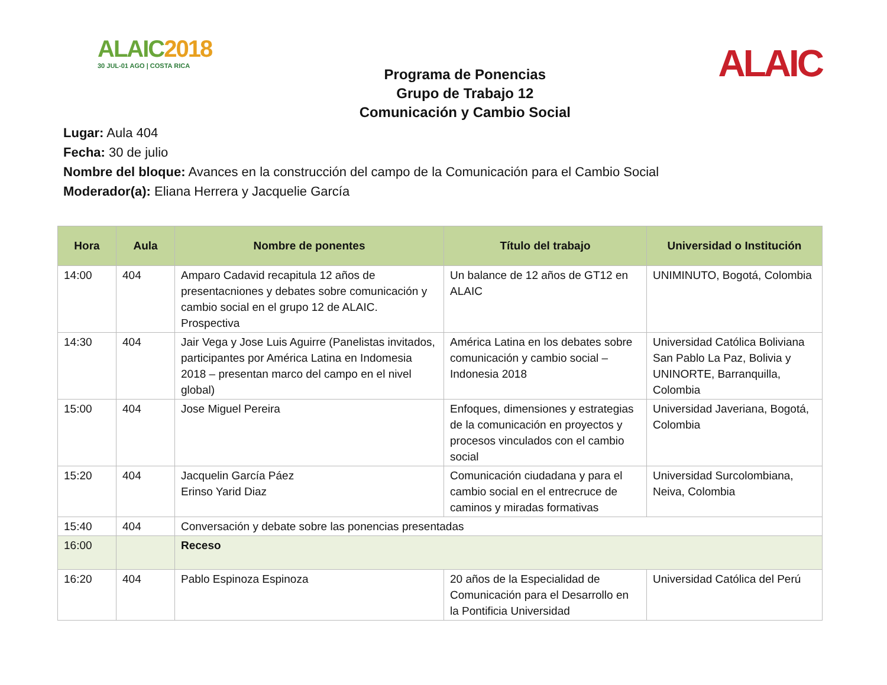ALAIC2018
30 JUL-01 AGO | COSTA RICA
Programa de Ponencias
Grupo de Trabajo 12
Comunicación y Cambio Social
ALAIC
Lugar: Aula 404
Fecha: 30 de julio
Nombre del bloque: Avances en la construcción del campo de la Comunicación para el Cambio Social
Moderador(a): Eliana Herrera y Jacquelie García
| Hora | Aula | Nombre de ponentes | Título del trabajo | Universidad o Institución |
| --- | --- | --- | --- | --- |
| 14:00 | 404 | Amparo Cadavid recapitula 12 años de presentacniones y debates sobre comunicación y cambio social en el grupo 12 de ALAIC. Prospectiva | Un balance de 12 años de GT12 en ALAIC | UNIMINUTO, Bogotá, Colombia |
| 14:30 | 404 | Jair Vega y Jose Luis Aguirre (Panelistas invitados, participantes por América Latina en Indomesia 2018 – presentan marco del campo en el nivel global) | América Latina en los debates sobre comunicación y cambio social – Indonesia 2018 | Universidad Católica Boliviana San Pablo La Paz, Bolivia y UNINORTE, Barranquilla, Colombia |
| 15:00 | 404 | Jose Miguel Pereira | Enfoques, dimensiones y estrategias de la comunicación en proyectos y procesos vinculados con el cambio social | Universidad Javeriana, Bogotá, Colombia |
| 15:20 | 404 | Jacquelin García Páez Erinso Yarid Diaz | Comunicación ciudadana y para el cambio social en el entrecruce de caminos y miradas formativas | Universidad Surcolombiana, Neiva, Colombia |
| 15:40 | 404 | Conversación y debate sobre las ponencias presentadas | | |
| 16:00 | | Receso | | |
| 16:20 | 404 | Pablo Espinoza Espinoza | 20 años de la Especialidad de Comunicación para el Desarrollo en la Pontificia Universidad | Universidad Católica del Perú |